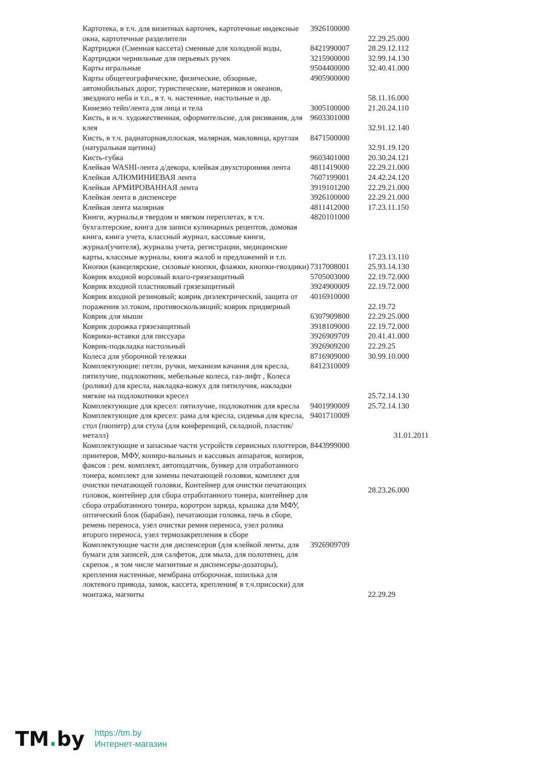| Картотека, в т.ч. для визитных карточек, картотечные индексные окна, картотечные разделители | 3926100000 | 22.29.25.000 |
| Картриджи (Сменная кассета) сменные для холодной воды, | 8421990007 | 28.29.12.112 |
| Картриджи чернильные для перьевых ручек | 3215900000 | 32.99.14.130 |
| Карты игральные | 9504400000 | 32.40.41.000 |
| Карты общегеографические, физические, обзорные, автомобильных дорог, туристические, материков и океанов, звездного неба и т.п., в т. ч. настенные, настольные и др. | 4905900000 | 58.11.16.000 |
| Кинезио тейп/лента для лица и тела | 3005100000 | 21.20.24.110 |
| Кисть, в и.ч. художественная, оформительсие, для рисивания, для клея | 9603301000 | 32.91.12.140 |
| Кисть, в т.ч. радиаторная,плоская, малярная, макловица, круглая (натуральная щетина) | 8471500000 | 32.91.19.120 |
| Кисть-губка | 9603401000 | 20.30.24.121 |
| Клейкая WASHI-лента д/декора, клейкая двухсторонняя лента | 4811419000 | 22.29.21.000 |
| Клейкая АЛЮМИНИЕВАЯ лента | 7607199001 | 24.42.24.120 |
| Клейкая АРМИРОВАННАЯ лента | 3919101200 | 22.29.21.000 |
| Клейкая лента в диспенсере | 3926100000 | 22.29.21.000 |
| Клейкая лента малярная | 4811412000 | 17.23.11.150 |
| Книги, журналы,в твердом и мягком переплетах, в т.ч. бухгалтерские, книга для записи кулинарных рецептов, домовая книга, книга учета, классный журнал, кассовые книги, журнал(учителя), журналы учета, регистрации, медицинские карты, классные журналы, книга жалоб и предложений и т.п. | 4820101000 | 17.23.13.110 |
| Кнопки (канцелярские, силовые кнопки, флажки, кнопки-гвоздики) | 7317008001 | 25.93.14.130 |
| Коврик входной ворсовый влаго-грязезащитный | 5705003000 | 22.19.72.000 |
| Коврик входной пластиковый грязезащитный | 3924900009 | 22.19.72.000 |
| Коврик входной резиновый; коврик диэлектрический, защита от поражения эл.током, противоскользящий; коврик придверный | 4016910000 | 22.19.72 |
| Коврик для мыши | 6307909800 | 22.29.25.000 |
| Коврик дорожка грязезащитный | 3918109000 | 22.19.72.000 |
| Коврики-вставки для писсуара | 3926909709 | 20.41.41.000 |
| Коврик-подкладка настольный | 3926909200 | 22.29.25 |
| Колеса для уборочной тележки | 8716909000 | 30.99.10.000 |
| Комплектующие: петли, ручки, механизм качания для кресла, пятилучие, подлокотник, мебельные колеса, газ-лифт , Колеса (ролики) для кресла, накладка-кожух для пятилучия, накладки мягкие на подлокотники кресел | 8412310009 | 25.72.14.130 |
| Комплектующие для кресел: пятилучие, подлокотник для кресла | 9401990009 | 25.72.14.130 |
| Комплектующие для кресел: рама для кресла, сиденья для кресла, стол (пюпитр) для стула (для конференций, складной, пластик/металл) | 9401710009 | 31.01.2011 |
| Комплектующие и запасные части устройств сервисных плоттеров, принтеров, МФУ, копиро-вальных и кассовых аппаратов, копиров, факсов : рем. комплект, автоподатчик, бункер для отработанного тонера, комплект для замены печатающей головки, комплект для очистки печатающей головки, Контейнер для очистки печатающих головок, контейнер для сбора отработанного тонера, контейнер для сбора отработанного тонера, коротрон заряда, крышка для МФУ, оптический блок (барабан), печатающая головка, печь в сборе, ремень переноса, узел очистки ремня переноса, узел ролика второго переноса, узел термозакрепления в сборе | 8443999000 | 28.23.26.000 |
| Комплектующие части для диспенсеров (для клейкой ленты, для бумаги для записей, для салфеток, для мыла, для полотенец, для скрепок , в том числе магнитные и диспенсеры-дозаторы), крепления настенные, мембрана отборочная, шпилька для локтевого привода, замок, кассета, крепления( в т.ч.присоски) для монтажа, магниты | 3926909709 | 22.29.29 |
TM. by
https://tm.by
Интернет-магазин